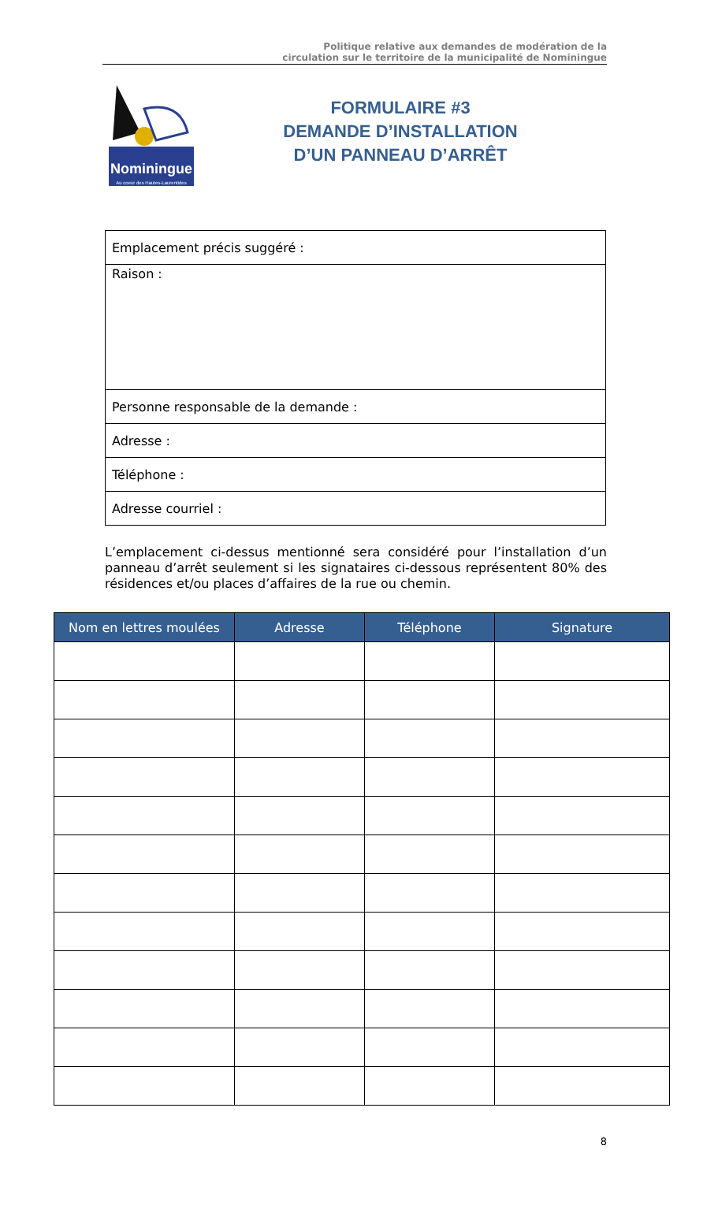Politique relative aux demandes de modération de la
circulation sur le territoire de la municipalité de Nominingue
Nominingue
Au coeur des Hautes-Laurentides
FORMULAIRE #3
DEMANDE D’INSTALLATION
D’UN PANNEAU D’ARRÊT
| Emplacement précis suggéré : |
| Raison : |
| Personne responsable de la demande : |
| Adresse : |
| Téléphone : |
| Adresse courriel : |
L’emplacement ci-dessus mentionné sera considéré pour l’installation d’un panneau d’arrêt seulement si les signataires ci-dessous représentent 80% des résidences et/ou places d’affaires de la rue ou chemin.
| Nom en lettres moulées | Adresse | Téléphone | Signature |
| --- | --- | --- | --- |
8